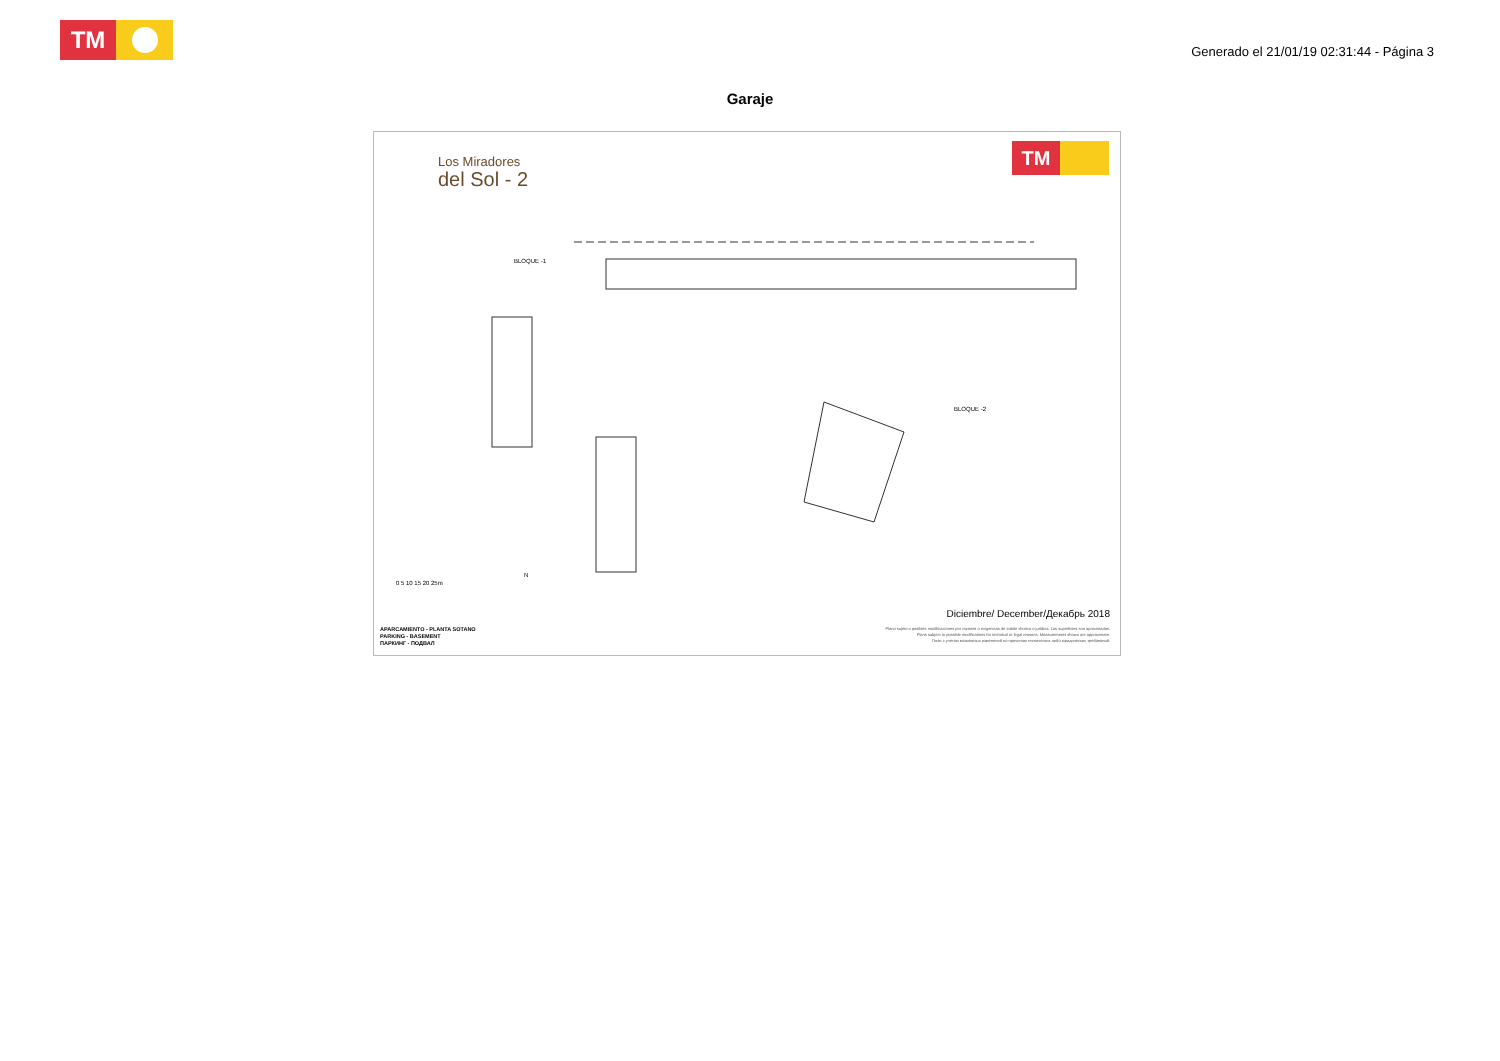TM
Generado el 21/01/19 02:31:44 - Página 3
Garaje
Los Miradores
del Sol - 2
TM
BLOQUE -1
BLOQUE -2
0 5 10 15 20 25m
N
Diciembre/ December/Декабрь 2018
APARCAMIENTO - PLANTA SOTANO
PARKING - BASEMENT
ПАРКИНГ - ПОДВАЛ
Plano sujeto a posibles modificaciones por razones o exigencias de índole técnica o jurídica. Las superficies son aproximadas.
Plans subject to possible modifications for technical or legal reasons. Measurements shown are approximate.
План с учетом возможных изменений по причинам технических либо юридических требований.